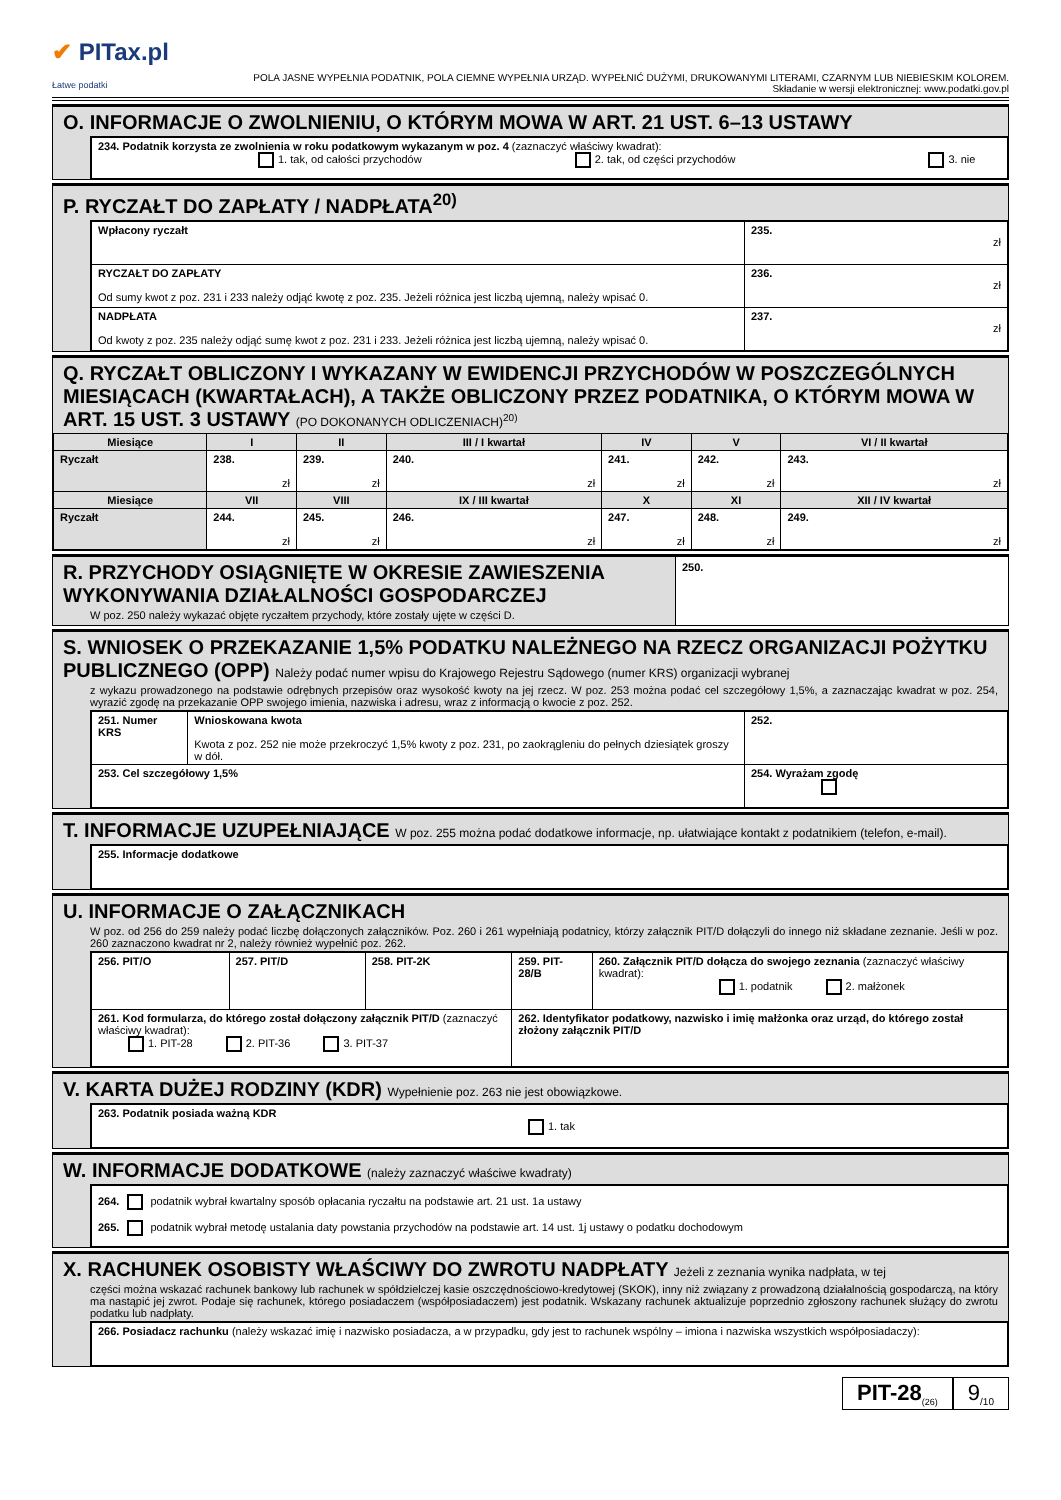✔ PITax.pl
Łatwe podatki
POLA JASNE WYPEŁNIA PODATNIK, POLA CIEMNE WYPEŁNIA URZĄD. WYPEŁNIĆ DUŻYMI, DRUKOWANYMI LITERAMI, CZARNYM LUB NIEBIESKIM KOLOREM.
Składanie w wersji elektronicznej: www.podatki.gov.pl
O. INFORMACJE O ZWOLNIENIU, O KTÓRYM MOWA W ART. 21 UST. 6–13 USTAWY
| 234. Podatnik korzysta ze zwolnienia w roku podatkowym wykazanym w poz. 4 (zaznaczyć właściwy kwadrat): 1. tak, od całości przychodów 2. tak, od części przychodów 3. nie |
P. RYCZAŁT DO ZAPŁATY / NADPŁATA<sup>20)</sup>
| Wpłacony ryczałt | 235. zł |
| RYCZAŁT DO ZAPŁATY Od sumy kwot z poz. 231 i 233 należy odjąć kwotę z poz. 235. Jeżeli różnica jest liczbą ujemną, należy wpisać 0. | 236. zł |
| NADPŁATA Od kwoty z poz. 235 należy odjąć sumę kwot z poz. 231 i 233. Jeżeli różnica jest liczbą ujemną, należy wpisać 0. | 237. zł |
Q. RYCZAŁT OBLICZONY I WYKAZANY W EWIDENCJI PRZYCHODÓW W POSZCZEGÓLNYCH MIESIĄCACH (KWARTAŁACH), A TAKŻE OBLICZONY PRZEZ PODATNIKA, O KTÓRYM MOWA W ART. 15 UST. 3 USTAWY (PO DOKONANYCH ODLICZENIACH)<sup>20)</sup>
| Miesiące | I | II | III / I kwartał | IV | V | VI / II kwartał |
| --- | --- | --- | --- | --- | --- | --- |
| Ryczałt | 238. zł | 239. zł | 240. zł | 241. zł | 242. zł | 243. zł |
| Miesiące | VII | VIII | IX / III kwartał | X | XI | XII / IV kwartał |
| Ryczałt | 244. zł | 245. zł | 246. zł | 247. zł | 248. zł | 249. zł |
R. PRZYCHODY OSIĄGNIĘTE W OKRESIE ZAWIESZENIA WYKONYWANIA DZIAŁALNOŚCI GOSPODARCZEJ
W poz. 250 należy wykazać objęte ryczałtem przychody, które zostały ujęte w części D.
250.
S. WNIOSEK O PRZEKAZANIE 1,5% PODATKU NALEŻNEGO NA RZECZ ORGANIZACJI POŻYTKU PUBLICZNEGO (OPP) Należy podać numer wpisu do Krajowego Rejestru Sądowego (numer KRS) organizacji wybranej
z wykazu prowadzonego na podstawie odrębnych przepisów oraz wysokość kwoty na jej rzecz. W poz. 253 można podać cel szczegółowy 1,5%, a zaznaczając kwadrat w poz. 254, wyrazić zgodę na przekazanie OPP swojego imienia, nazwiska i adresu, wraz z informacją o kwocie z poz. 252.
| 251. Numer KRS | Wnioskowana kwota Kwota z poz. 252 nie może przekroczyć 1,5% kwoty z poz. 231, po zaokrągleniu do pełnych dziesiątek groszy w dół. | 252. |
| 253. Cel szczegółowy 1,5% | | 254. Wyrażam zgodę |
T. INFORMACJE UZUPEŁNIAJĄCE W poz. 255 można podać dodatkowe informacje, np. ułatwiające kontakt z podatnikiem (telefon, e-mail).
| 255. Informacje dodatkowe |
U. INFORMACJE O ZAŁĄCZNIKACH
W poz. od 256 do 259 należy podać liczbę dołączonych załączników. Poz. 260 i 261 wypełniają podatnicy, którzy załącznik PIT/D dołączyli do innego niż składane zeznanie. Jeśli w poz. 260 zaznaczono kwadrat nr 2, należy również wypełnić poz. 262.
| 256. PIT/O | 257. PIT/D | 258. PIT-2K | 259. PIT-28/B | 260. Załącznik PIT/D dołącza do swojego zeznania (zaznaczyć właściwy kwadrat): 1. podatnik 2. małżonek |
| 261. Kod formularza, do którego został dołączony załącznik PIT/D (zaznaczyć właściwy kwadrat): 1. PIT-28 2. PIT-36 3. PIT-37 | | | 262. Identyfikator podatkowy, nazwisko i imię małżonka oraz urząd, do którego został złożony załącznik PIT/D | |
V. KARTA DUŻEJ RODZINY (KDR) Wypełnienie poz. 263 nie jest obowiązkowe.
| 263. Podatnik posiada ważną KDR 1. tak |
W. INFORMACJE DODATKOWE (należy zaznaczyć właściwe kwadraty)
| 264. podatnik wybrał kwartalny sposób opłacania ryczałtu na podstawie art. 21 ust. 1a ustawy 265. podatnik wybrał metodę ustalania daty powstania przychodów na podstawie art. 14 ust. 1j ustawy o podatku dochodowym |
X. RACHUNEK OSOBISTY WŁAŚCIWY DO ZWROTU NADPŁATY Jeżeli z zeznania wynika nadpłata, w tej
części można wskazać rachunek bankowy lub rachunek w spółdzielczej kasie oszczędnościowo-kredytowej (SKOK), inny niż związany z prowadzoną działalnością gospodarczą, na który ma nastąpić jej zwrot. Podaje się rachunek, którego posiadaczem (współposiadaczem) jest podatnik. Wskazany rachunek aktualizuje poprzednio zgłoszony rachunek służący do zwrotu podatku lub nadpłaty.
| 266. Posiadacz rachunku (należy wskazać imię i nazwisko posiadacza, a w przypadku, gdy jest to rachunek wspólny – imiona i nazwiska wszystkich współposiadaczy): |
PIT-28<sub>(26)</sub>
9<sub>/10</sub>